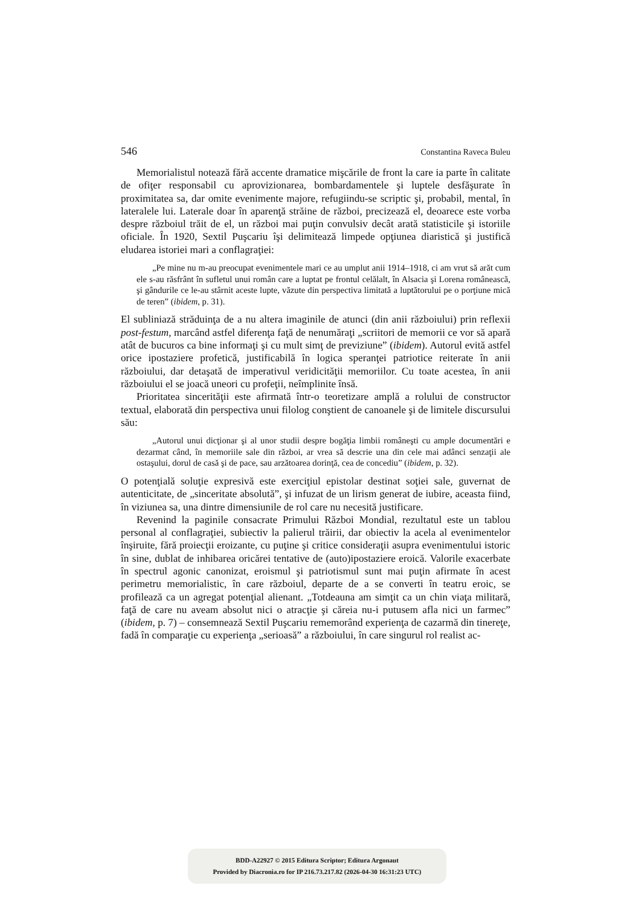546 Constantina Raveca Buleu
Memorialistul notează fără accente dramatice mişcările de front la care ia parte în calitate de ofiţer responsabil cu aprovizionarea, bombardamentele şi luptele desfăşurate în proximitatea sa, dar omite evenimente majore, refugiindu-se scriptic şi, probabil, mental, în lateralele lui. Laterale doar în aparenţă străine de război, precizează el, deoarece este vorba despre războiul trăit de el, un război mai puţin convulsiv decât arată statisticile şi istoriile oficiale. În 1920, Sextil Puşcariu îşi delimitează limpede opţiunea diaristică şi justifică eludarea istoriei mari a conflagraţiei:
„Pe mine nu m-au preocupat evenimentele mari ce au umplut anii 1914–1918, ci am vrut să arăt cum ele s-au răsfrânt în sufletul unui român care a luptat pe frontul celălalt, în Alsacia şi Lorena românească, şi gândurile ce le-au stârnit aceste lupte, văzute din perspectiva limitată a luptătorului pe o porţiune mică de teren” (ibidem, p. 31).
El subliniază străduinţa de a nu altera imaginile de atunci (din anii războiului) prin reflexii post-festum, marcând astfel diferenţa faţă de nenumăraţi „scriitori de memorii ce vor să apară atât de bucuros ca bine informaţi şi cu mult simţ de previziune” (ibidem). Autorul evită astfel orice ipostaziere profetică, justificabilă în logica speranţei patriotice reiterate în anii războiului, dar detaşată de imperativul veridicităţii memoriilor. Cu toate acestea, în anii războiului el se joacă uneori cu profeţii, neîmplinite însă.
Prioritatea sincerităţii este afirmată într-o teoretizare amplă a rolului de constructor textual, elaborată din perspectiva unui filolog conştient de canoanele şi de limitele discursului său:
„Autorul unui dicţionar şi al unor studii despre bogăţia limbii româneşti cu ample documentări e dezarmat când, în memoriile sale din război, ar vrea să descrie una din cele mai adânci senzaţii ale ostaşului, dorul de casă şi de pace, sau arzătoarea dorinţă, cea de concediu” (ibidem, p. 32).
O potenţială soluţie expresivă este exerciţiul epistolar destinat soţiei sale, guvernat de autenticitate, de „sinceritate absolută”, şi infuzat de un lirism generat de iubire, aceasta fiind, în viziunea sa, una dintre dimensiunile de rol care nu necesită justificare.
Revenind la paginile consacrate Primului Război Mondial, rezultatul este un tablou personal al conflagraţiei, subiectiv la palierul trăirii, dar obiectiv la acela al evenimentelor înşiruite, fără proiecţii eroizante, cu puţine şi critice consideraţii asupra evenimentului istoric în sine, dublat de inhibarea oricărei tentative de (auto)ipostaziere eroică. Valorile exacerbate în spectrul agonic canonizat, eroismul şi patriotismul sunt mai puţin afirmate în acest perimetru memorialistic, în care războiul, departe de a se converti în teatru eroic, se profilează ca un agregat potenţial alienant. „Totdeauna am simţit ca un chin viaţa militară, faţă de care nu aveam absolut nici o atracţie şi căreia nu-i putusem afla nici un farmec” (ibidem, p. 7) – consemnează Sextil Puşcariu rememorând experienţa de cazarmă din tinereţe, fadă în comparaţie cu experienţa „serioasă” a războiului, în care singurul rol realist ac-
BDD-A22927 © 2015 Editura Scriptor; Editura Argonaut
Provided by Diacronia.ro for IP 216.73.217.82 (2026-04-30 16:31:23 UTC)